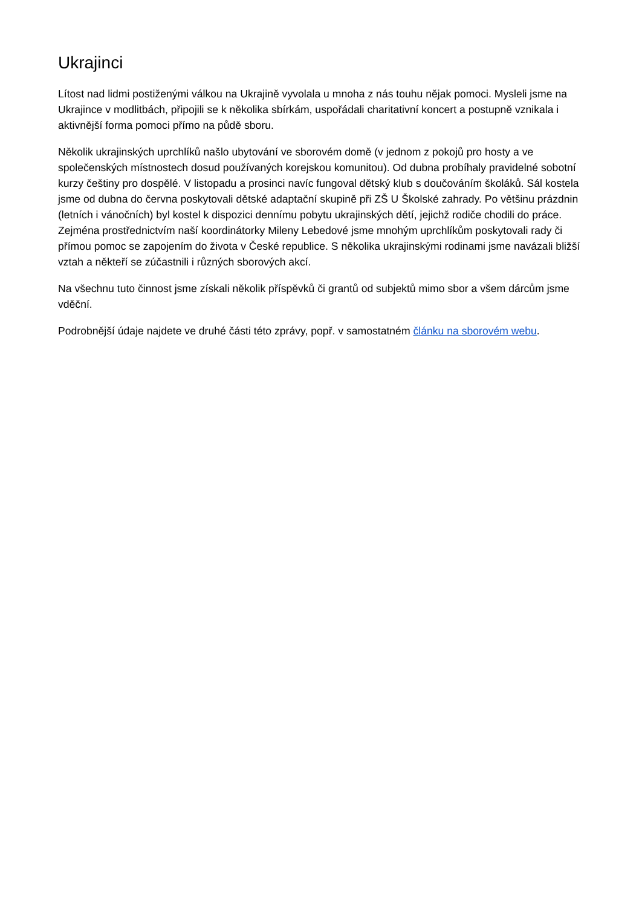Ukrajinci
Lítost nad lidmi postiženými válkou na Ukrajině vyvolala u mnoha z nás touhu nějak pomoci. Mysleli jsme na Ukrajince v modlitbách, připojili se k několika sbírkám, uspořádali charitativní koncert a postupně vznikala i aktivnější forma pomoci přímo na půdě sboru.
Několik ukrajinských uprchlíků našlo ubytování ve sborovém domě (v jednom z pokojů pro hosty a ve společenských místnostech dosud používaných korejskou komunitou). Od dubna probíhaly pravidelné sobotní kurzy češtiny pro dospělé. V listopadu a prosinci navíc fungoval dětský klub s doučováním školáků. Sál kostela jsme od dubna do června poskytovali dětské adaptační skupině při ZŠ U Školské zahrady. Po většinu prázdnin (letních i vánočních) byl kostel k dispozici dennímu pobytu ukrajinských dětí, jejichž rodiče chodili do práce. Zejména prostřednictvím naší koordinátorky Mileny Lebedové jsme mnohým uprchlíkům poskytovali rady či přímou pomoc se zapojením do života v České republice. S několika ukrajinskými rodinami jsme navázali bližší vztah a někteří se zúčastnili i různých sborových akcí.
Na všechnu tuto činnost jsme získali několik příspěvků či grantů od subjektů mimo sbor a všem dárcům jsme vděční.
Podrobnější údaje najdete ve druhé části této zprávy, popř. v samostatném článku na sborovém webu.